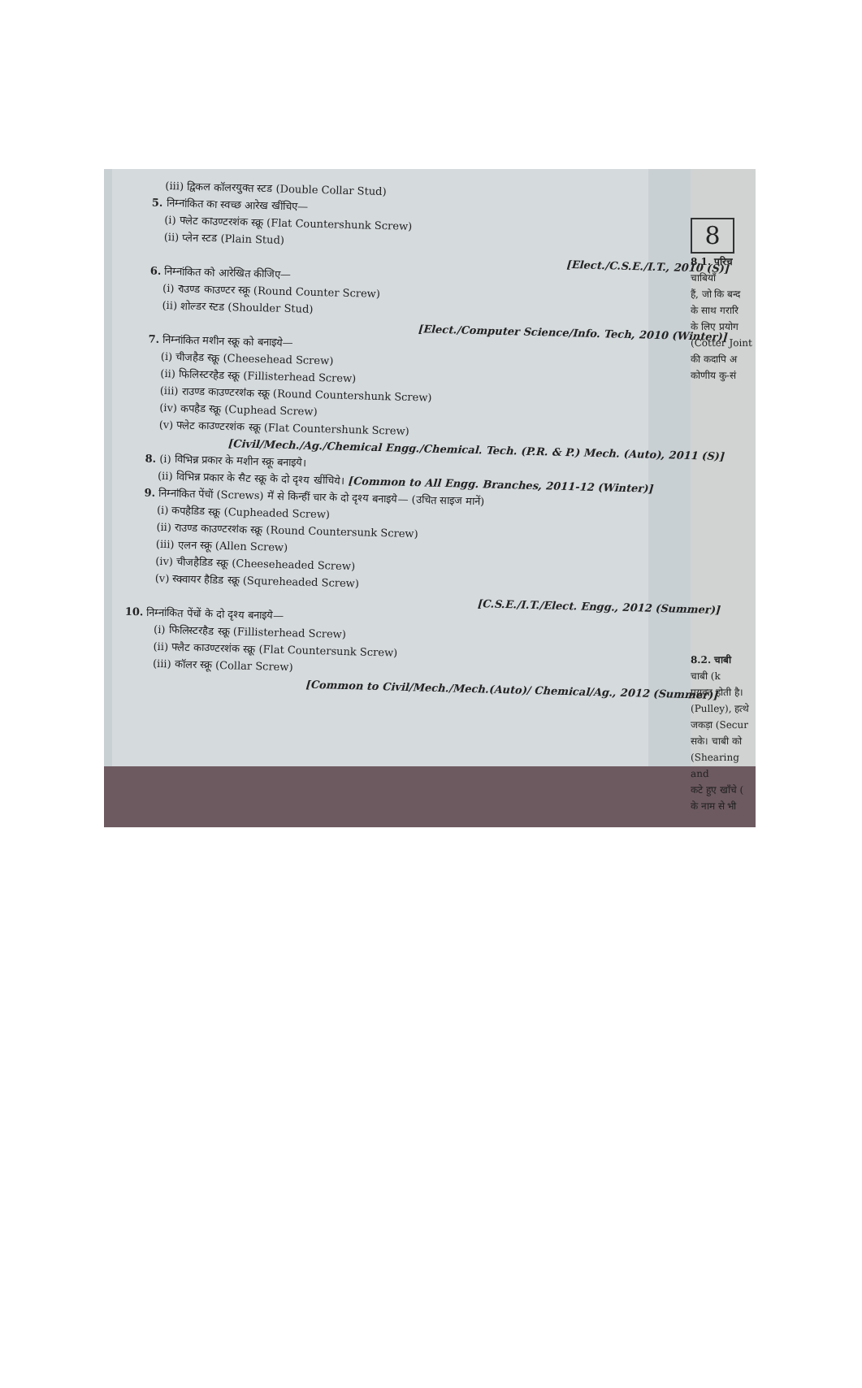(iii) द्विकल कॉलरयुक्त स्टड (Double Collar Stud)
5. निम्नांकित का स्वच्छ आरेख खींचिए—
(i) फ्लेट काउण्टरशंक स्क्रू (Flat Countershunk Screw)
(ii) प्लेन स्टड (Plain Stud)
[Elect./C.S.E./I.T., 2010 (S)]
6. निम्नांकित को आरेखित कीजिए—
(i) राउण्ड काउण्टर स्क्रू (Round Counter Screw)
(ii) शोल्डर स्टड (Shoulder Stud)
[Elect./Computer Science/Info. Tech, 2010 (Winter)]
7. निम्नांकित मशीन स्क्रू को बनाइये—
(i) चीजहैड स्क्रू (Cheesehead Screw)
(ii) फिलिस्टरहैड स्क्रू (Fillisterhead Screw)
(iii) राउण्ड काउण्टरशंक स्क्रू (Round Countershunk Screw)
(iv) कपहैड स्क्रू (Cuphead Screw)
(v) फ्लेट काउण्टरशंक स्क्रू (Flat Countershunk Screw)
[Civil/Mech./Ag./Chemical Engg./Chemical. Tech. (P.R. & P.) Mech. (Auto), 2011 (S)]
8. (i) विभिन्न प्रकार के मशीन स्क्रू बनाइये।
(ii) विभिन्न प्रकार के सैट स्क्रू के दो दृश्य खींचिये। [Common to All Engg. Branches, 2011-12 (Winter)]
9. निम्नांकित पेंचों (Screws) में से किन्हीं चार के दो दृश्य बनाइये— (उचित साइज मानें)
(i) कपहैडिड स्क्रू (Cupheaded Screw)
(ii) राउण्ड काउण्टरशंक स्क्रू (Round Countersunk Screw)
(iii) एलन स्क्रू (Allen Screw)
(iv) चीजहैडिड स्क्रू (Cheeseheaded Screw)
(v) स्क्वायर हैडिड स्क्रू (Squreheaded Screw)
[C.S.E./I.T./Elect. Engg., 2012 (Summer)]
10. निम्नांकित पेंचों के दो दृश्य बनाइये—
(i) फिलिस्टरहैड स्क्रू (Fillisterhead Screw)
(ii) फ्लैट काउण्टरशंक स्क्रू (Flat Countersunk Screw)
(iii) कॉलर स्क्रू (Collar Screw)
[Common to Civil/Mech./Mech.(Auto)/ Chemical/Ag., 2012 (Summer)]
8
8.1. परिच
चाबियाँ
हैं, जो कि बन्द
के साथ गरारि
के लिए प्रयोग
(Cotter Joint
की कदापि अ
कोणीय कु-सं
8.2. चाबी
चाबी (k
प्रयुक्त होती है।
(Pulley), हत्थे
जकड़ा (Secur
सके। चाबी को
(Shearing and
कटे हुए खाँचे (
के नाम से भी